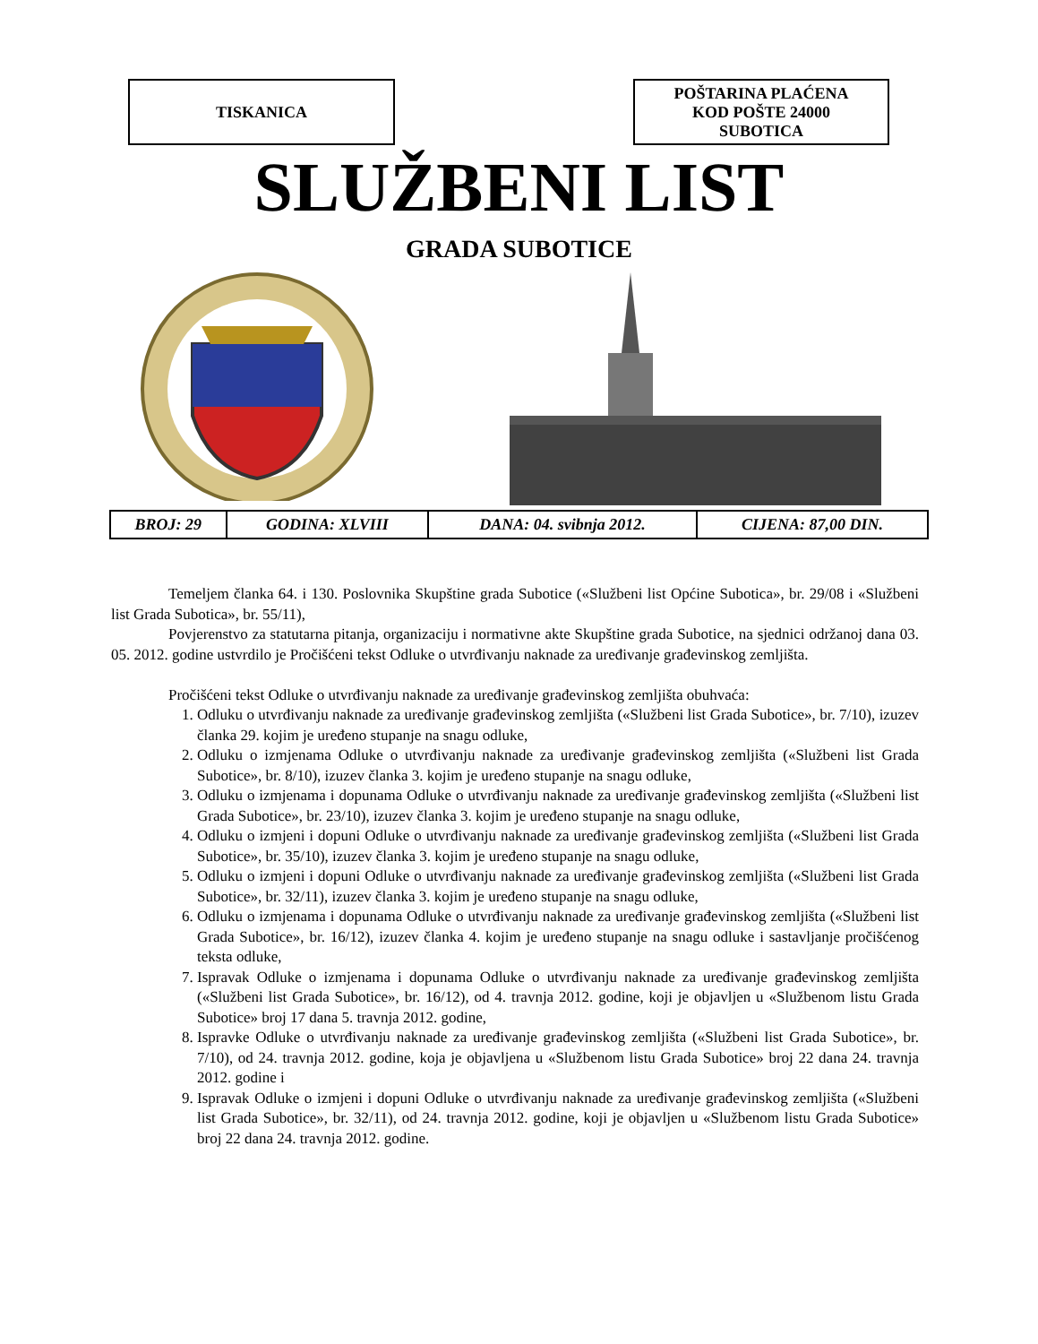TISKANICA POŠTARINA PLAĆENA
KOD POŠTE 24000
SUBOTICA
SLUŽBENI LIST
GRADA SUBOTICE
| BROJ: 29 | GODINA: XLVIII | DANA: 04. svibnja 2012. | CIJENA: 87,00 DIN. |
Temeljem članka 64. i 130. Poslovnika Skupštine grada Subotice («Službeni list Općine Subotica», br. 29/08 i «Službeni list Grada Subotica», br. 55/11),
Povjerenstvo za statutarna pitanja, organizaciju i normativne akte Skupštine grada Subotice, na sjednici održanoj dana 03. 05. 2012. godine ustvrdilo je Pročišćeni tekst Odluke o utvrđivanju naknade za uređivanje građevinskog zemljišta.
Pročišćeni tekst Odluke o utvrđivanju naknade za uređivanje građevinskog zemljišta obuhvaća:
1. Odluku o utvrđivanju naknade za uređivanje građevinskog zemljišta («Službeni list Grada Subotice», br. 7/10), izuzev članka 29. kojim je uređeno stupanje na snagu odluke,
2. Odluku o izmjenama Odluke o utvrđivanju naknade za uređivanje građevinskog zemljišta («Službeni list Grada Subotice», br. 8/10), izuzev članka 3. kojim je uređeno stupanje na snagu odluke,
3. Odluku o izmjenama i dopunama Odluke o utvrđivanju naknade za uređivanje građevinskog zemljišta («Službeni list Grada Subotice», br. 23/10), izuzev članka 3. kojim je uređeno stupanje na snagu odluke,
4. Odluku o izmjeni i dopuni Odluke o utvrđivanju naknade za uređivanje građevinskog zemljišta («Službeni list Grada Subotice», br. 35/10), izuzev članka 3. kojim je uređeno stupanje na snagu odluke,
5. Odluku o izmjeni i dopuni Odluke o utvrđivanju naknade za uređivanje građevinskog zemljišta («Službeni list Grada Subotice», br. 32/11), izuzev članka 3. kojim je uređeno stupanje na snagu odluke,
6. Odluku o izmjenama i dopunama Odluke o utvrđivanju naknade za uređivanje građevinskog zemljišta («Službeni list Grada Subotice», br. 16/12), izuzev članka 4. kojim je uređeno stupanje na snagu odluke i sastavljanje pročišćenog teksta odluke,
7. Ispravak Odluke o izmjenama i dopunama Odluke o utvrđivanju naknade za uređivanje građevinskog zemljišta («Službeni list Grada Subotice», br. 16/12), od 4. travnja 2012. godine, koji je objavljen u «Službenom listu Grada Subotice» broj 17 dana 5. travnja 2012. godine,
8. Ispravke Odluke o utvrđivanju naknade za uređivanje građevinskog zemljišta («Službeni list Grada Subotice», br. 7/10), od 24. travnja 2012. godine, koja je objavljena u «Službenom listu Grada Subotice» broj 22 dana 24. travnja 2012. godine i
9. Ispravak Odluke o izmjeni i dopuni Odluke o utvrđivanju naknade za uređivanje građevinskog zemljišta («Službeni list Grada Subotice», br. 32/11), od 24. travnja 2012. godine, koji je objavljen u «Službenom listu Grada Subotice» broj 22 dana 24. travnja 2012. godine.